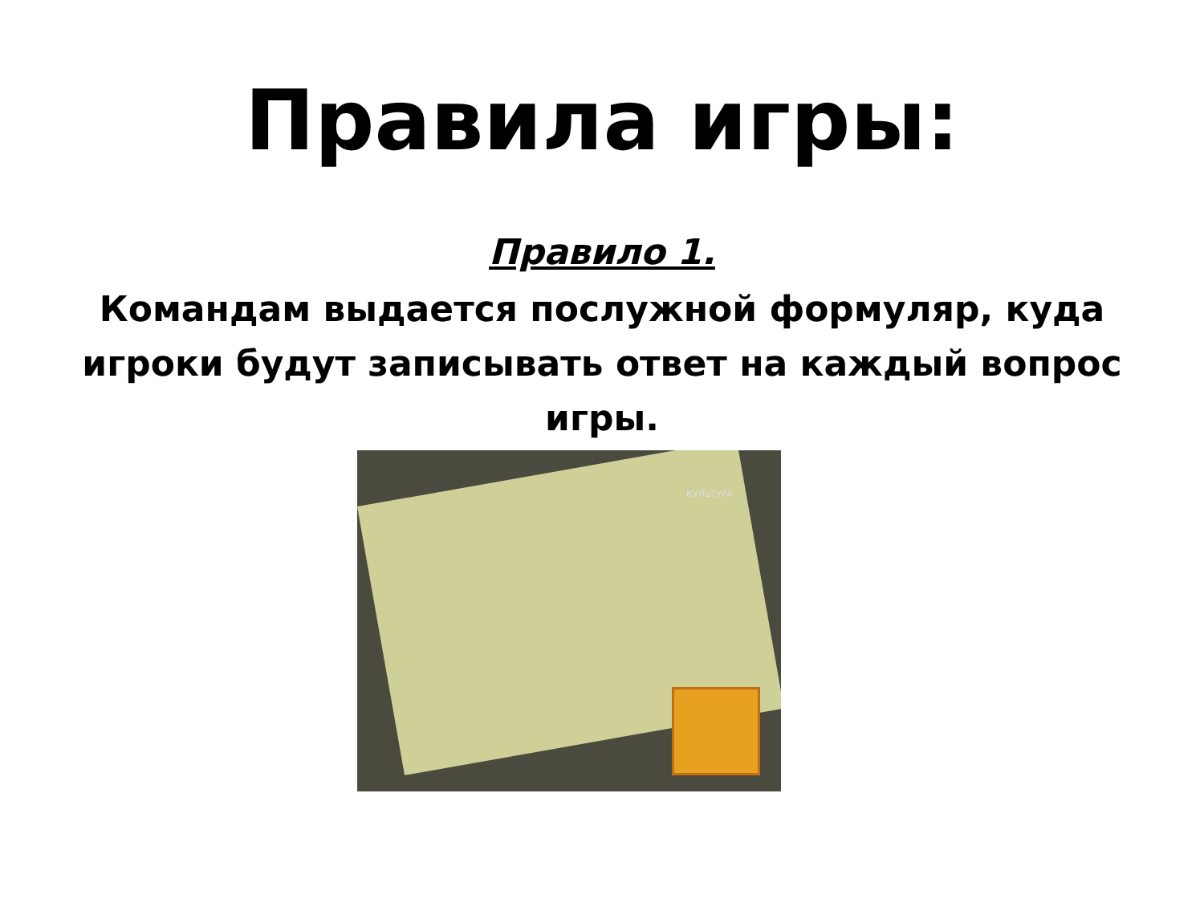Правила игры:
Правило 1.
Командам выдается послужной формуляр, куда игроки будут записывать ответ на каждый вопрос игры.
КУЛЬТУРА